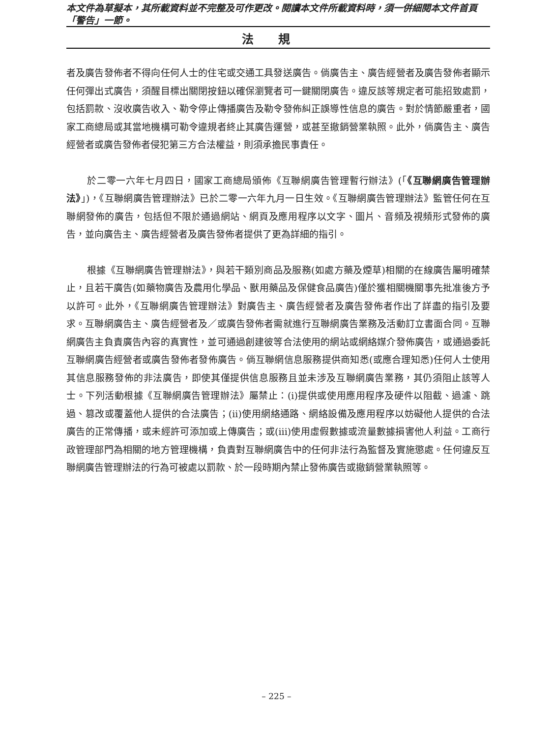本文件為草擬本，其所載資料並不完整及可作更改。閱讀本文件所載資料時，須一併細閱本文件首頁「警告」一節。
法規
者及廣告發佈者不得向任何人士的住宅或交通工具發送廣告。倘廣告主、廣告經營者及廣告發佈者顯示任何彈出式廣告，須醒目標出關閉按鈕以確保瀏覽者可一鍵關閉廣告。違反該等規定者可能招致處罰，包括罰款、沒收廣告收入、勒令停止傳播廣告及勒令發佈糾正誤導性信息的廣告。對於情節嚴重者，國家工商總局或其當地機構可勒令違規者終止其廣告運營，或甚至撤銷營業執照。此外，倘廣告主、廣告經營者或廣告發佈者侵犯第三方合法權益，則須承擔民事責任。
於二零一六年七月四日，國家工商總局頒佈《互聯網廣告管理暫行辦法》(「《互聯網廣告管理辦法》」)，《互聯網廣告管理辦法》已於二零一六年九月一日生效。《互聯網廣告管理辦法》監管任何在互聯網發佈的廣告，包括但不限於通過網站、網頁及應用程序以文字、圖片、音頻及視頻形式發佈的廣告，並向廣告主、廣告經營者及廣告發佈者提供了更為詳細的指引。
根據《互聯網廣告管理辦法》，與若干類別商品及服務(如處方藥及煙草)相關的在線廣告屬明確禁止，且若干廣告(如藥物廣告及農用化學品、獸用藥品及保健食品廣告)僅於獲相關機關事先批准後方予以許可。此外，《互聯網廣告管理辦法》對廣告主、廣告經營者及廣告發佈者作出了詳盡的指引及要求。互聯網廣告主、廣告經營者及／或廣告發佈者需就進行互聯網廣告業務及活動訂立書面合同。互聯網廣告主負責廣告內容的真實性，並可通過創建彼等合法使用的網站或網絡媒介發佈廣告，或通過委託互聯網廣告經營者或廣告發佈者發佈廣告。倘互聯網信息服務提供商知悉(或應合理知悉)任何人士使用其信息服務發佈的非法廣告，即使其僅提供信息服務且並未涉及互聯網廣告業務，其仍須阻止該等人士。下列活動根據《互聯網廣告管理辦法》屬禁止：(i)提供或使用應用程序及硬件以阻截、過濾、跳過、篡改或覆蓋他人提供的合法廣告；(ii)使用網絡通路、網絡設備及應用程序以妨礙他人提供的合法廣告的正常傳播，或未經許可添加或上傳廣告；或(iii)使用虛假數據或流量數據損害他人利益。工商行政管理部門為相關的地方管理機構，負責對互聯網廣告中的任何非法行為監督及實施懲處。任何違反互聯網廣告管理辦法的行為可被處以罰款、於一段時期內禁止發佈廣告或撤銷營業執照等。
– 225 –